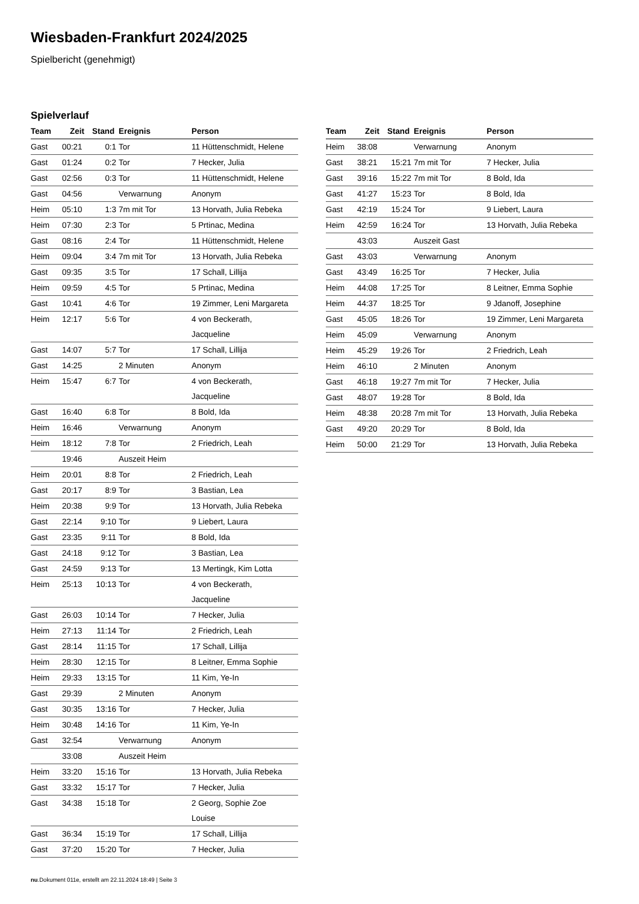Wiesbaden-Frankfurt 2024/2025
Spielbericht (genehmigt)
Spielverlauf
| Team | Zeit | Stand | Ereignis | Person |
| --- | --- | --- | --- | --- |
| Gast | 00:21 | 0:1 | Tor | 11 Hüttenschmidt, Helene |
| Gast | 01:24 | 0:2 | Tor | 7 Hecker, Julia |
| Gast | 02:56 | 0:3 | Tor | 11 Hüttenschmidt, Helene |
| Gast | 04:56 | | Verwarnung | Anonym |
| Heim | 05:10 | 1:3 | 7m mit Tor | 13 Horvath, Julia Rebeka |
| Heim | 07:30 | 2:3 | Tor | 5 Prtinac, Medina |
| Gast | 08:16 | 2:4 | Tor | 11 Hüttenschmidt, Helene |
| Heim | 09:04 | 3:4 | 7m mit Tor | 13 Horvath, Julia Rebeka |
| Gast | 09:35 | 3:5 | Tor | 17 Schall, Lillija |
| Heim | 09:59 | 4:5 | Tor | 5 Prtinac, Medina |
| Gast | 10:41 | 4:6 | Tor | 19 Zimmer, Leni Margareta |
| Heim | 12:17 | 5:6 | Tor | 4 von Beckerath, Jacqueline |
| Gast | 14:07 | 5:7 | Tor | 17 Schall, Lillija |
| Gast | 14:25 | | 2 Minuten | Anonym |
| Heim | 15:47 | 6:7 | Tor | 4 von Beckerath, Jacqueline |
| Gast | 16:40 | 6:8 | Tor | 8 Bold, Ida |
| Heim | 16:46 | | Verwarnung | Anonym |
| Heim | 18:12 | 7:8 | Tor | 2 Friedrich, Leah |
| | 19:46 | | Auszeit Heim | |
| Heim | 20:01 | 8:8 | Tor | 2 Friedrich, Leah |
| Gast | 20:17 | 8:9 | Tor | 3 Bastian, Lea |
| Heim | 20:38 | 9:9 | Tor | 13 Horvath, Julia Rebeka |
| Gast | 22:14 | 9:10 | Tor | 9 Liebert, Laura |
| Gast | 23:35 | 9:11 | Tor | 8 Bold, Ida |
| Gast | 24:18 | 9:12 | Tor | 3 Bastian, Lea |
| Gast | 24:59 | 9:13 | Tor | 13 Mertingk, Kim Lotta |
| Heim | 25:13 | 10:13 | Tor | 4 von Beckerath, Jacqueline |
| Gast | 26:03 | 10:14 | Tor | 7 Hecker, Julia |
| Heim | 27:13 | 11:14 | Tor | 2 Friedrich, Leah |
| Gast | 28:14 | 11:15 | Tor | 17 Schall, Lillija |
| Heim | 28:30 | 12:15 | Tor | 8 Leitner, Emma Sophie |
| Heim | 29:33 | 13:15 | Tor | 11 Kim, Ye-In |
| Gast | 29:39 | | 2 Minuten | Anonym |
| Gast | 30:35 | 13:16 | Tor | 7 Hecker, Julia |
| Heim | 30:48 | 14:16 | Tor | 11 Kim, Ye-In |
| Gast | 32:54 | | Verwarnung | Anonym |
| | 33:08 | | Auszeit Heim | |
| Heim | 33:20 | 15:16 | Tor | 13 Horvath, Julia Rebeka |
| Gast | 33:32 | 15:17 | Tor | 7 Hecker, Julia |
| Gast | 34:38 | 15:18 | Tor | 2 Georg, Sophie Zoe Louise |
| Gast | 36:34 | 15:19 | Tor | 17 Schall, Lillija |
| Gast | 37:20 | 15:20 | Tor | 7 Hecker, Julia |
| Team | Zeit | Stand | Ereignis | Person |
| --- | --- | --- | --- | --- |
| Heim | 38:08 | | Verwarnung | Anonym |
| Gast | 38:21 | 15:21 | 7m mit Tor | 7 Hecker, Julia |
| Gast | 39:16 | 15:22 | 7m mit Tor | 8 Bold, Ida |
| Gast | 41:27 | 15:23 | Tor | 8 Bold, Ida |
| Gast | 42:19 | 15:24 | Tor | 9 Liebert, Laura |
| Heim | 42:59 | 16:24 | Tor | 13 Horvath, Julia Rebeka |
| | 43:03 | | Auszeit Gast | |
| Gast | 43:03 | | Verwarnung | Anonym |
| Gast | 43:49 | 16:25 | Tor | 7 Hecker, Julia |
| Heim | 44:08 | 17:25 | Tor | 8 Leitner, Emma Sophie |
| Heim | 44:37 | 18:25 | Tor | 9 Jdanoff, Josephine |
| Gast | 45:05 | 18:26 | Tor | 19 Zimmer, Leni Margareta |
| Heim | 45:09 | | Verwarnung | Anonym |
| Heim | 45:29 | 19:26 | Tor | 2 Friedrich, Leah |
| Heim | 46:10 | | 2 Minuten | Anonym |
| Gast | 46:18 | 19:27 | 7m mit Tor | 7 Hecker, Julia |
| Gast | 48:07 | 19:28 | Tor | 8 Bold, Ida |
| Heim | 48:38 | 20:28 | 7m mit Tor | 13 Horvath, Julia Rebeka |
| Gast | 49:20 | 20:29 | Tor | 8 Bold, Ida |
| Heim | 50:00 | 21:29 | Tor | 13 Horvath, Julia Rebeka |
nu.Dokument 011e, erstellt am 22.11.2024 18:49 | Seite 3